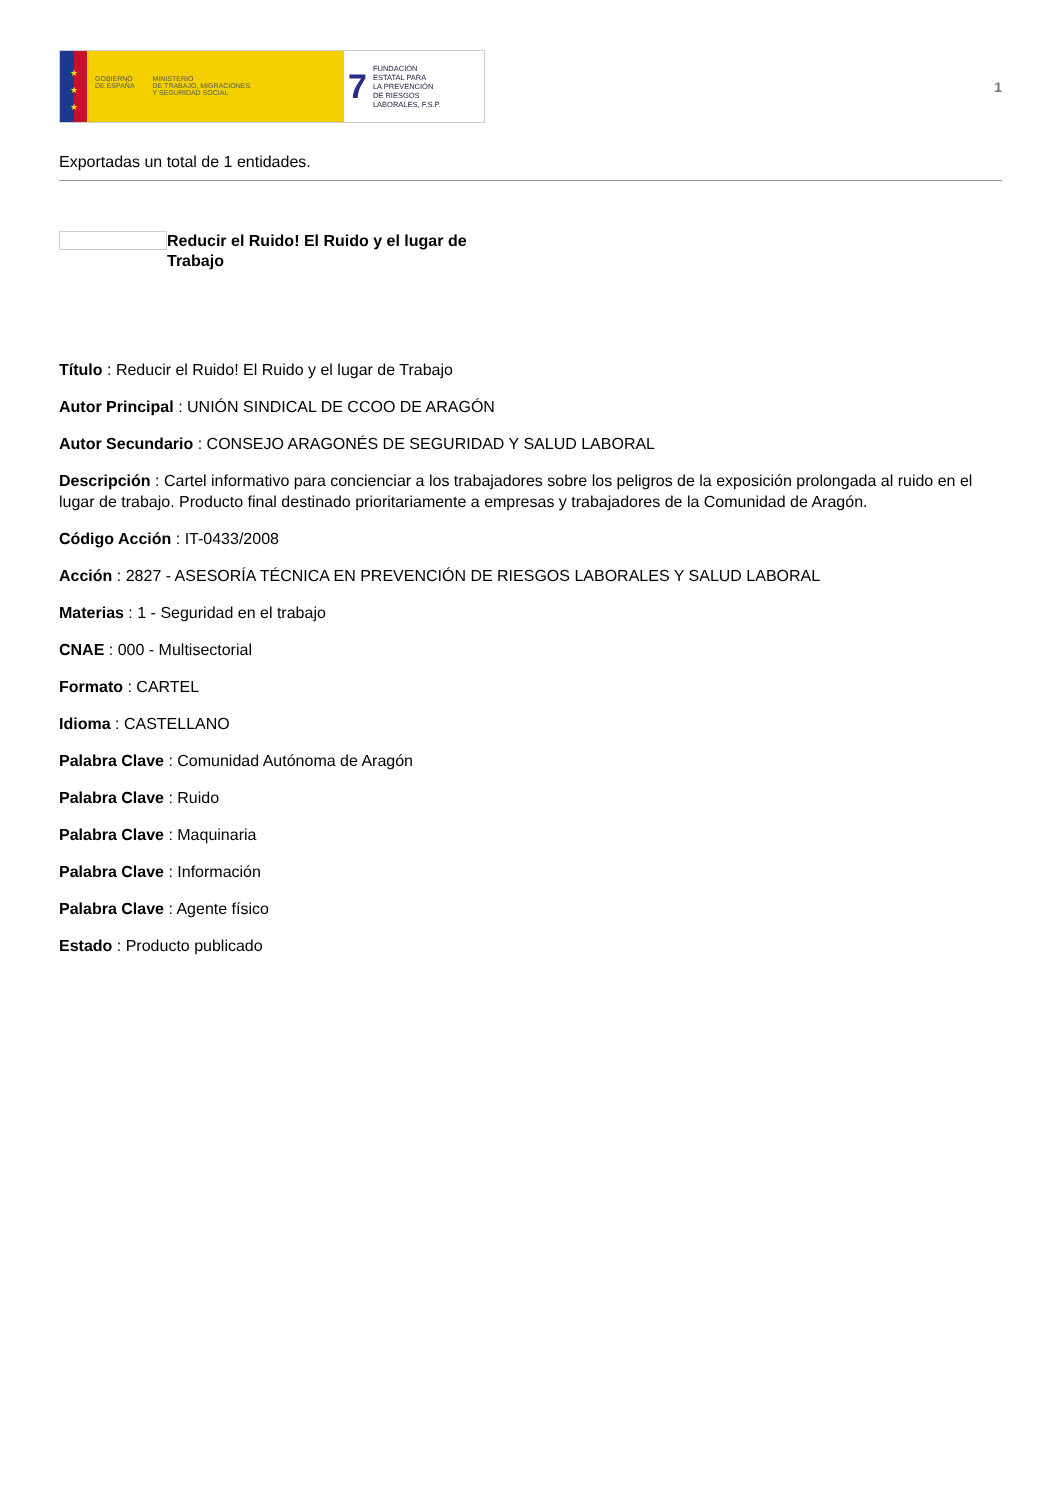★
★
★
GOBIERNO
DE ESPAÑA
MINISTERIO
DE TRABAJO, MIGRACIONES
Y SEGURIDAD SOCIAL
7
FUNDACIÓN
ESTATAL PARA
LA PREVENCIÓN
DE RIESGOS
LABORALES, F.S.P.
1
Exportadas un total de 1 entidades.
Reducir el Ruido! El Ruido y el lugar de Trabajo
Título : Reducir el Ruido! El Ruido y el lugar de Trabajo
Autor Principal : UNIÓN SINDICAL DE CCOO DE ARAGÓN
Autor Secundario : CONSEJO ARAGONÉS DE SEGURIDAD Y SALUD LABORAL
Descripción : Cartel informativo para concienciar a los trabajadores sobre los peligros de la exposición prolongada al ruido en el lugar de trabajo. Producto final destinado prioritariamente a empresas y trabajadores de la Comunidad de Aragón.
Código Acción : IT-0433/2008
Acción : 2827 - ASESORÍA TÉCNICA EN PREVENCIÓN DE RIESGOS LABORALES Y SALUD LABORAL
Materias : 1 - Seguridad en el trabajo
CNAE : 000 - Multisectorial
Formato : CARTEL
Idioma : CASTELLANO
Palabra Clave : Comunidad Autónoma de Aragón
Palabra Clave : Ruido
Palabra Clave : Maquinaria
Palabra Clave : Información
Palabra Clave : Agente físico
Estado : Producto publicado